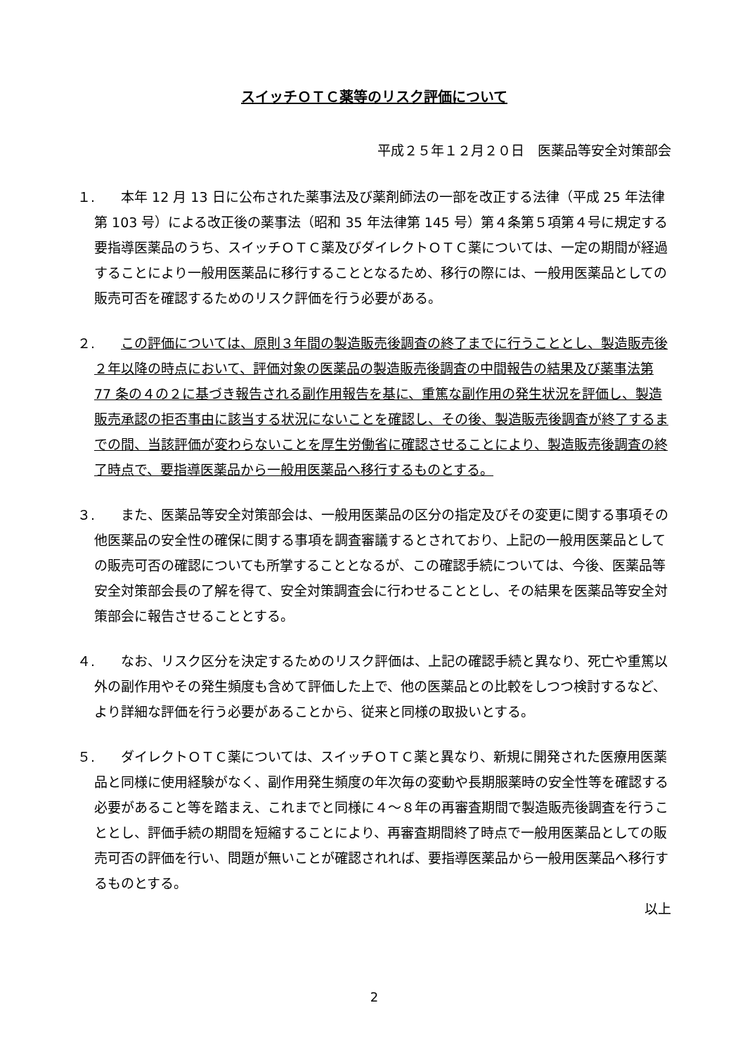スイッチＯＴＣ薬等のリスク評価について
平成２５年１２月２０日　医薬品等安全対策部会
１.
本年 12 月 13 日に公布された薬事法及び薬剤師法の一部を改正する法律（平成 25 年法律第 103 号）による改正後の薬事法（昭和 35 年法律第 145 号）第４条第５項第４号に規定する要指導医薬品のうち、スイッチＯＴＣ薬及びダイレクトＯＴＣ薬については、一定の期間が経過することにより一般用医薬品に移行することとなるため、移行の際には、一般用医薬品としての販売可否を確認するためのリスク評価を行う必要がある。
２.
この評価については、原則３年間の製造販売後調査の終了までに行うこととし、製造販売後２年以降の時点において、評価対象の医薬品の製造販売後調査の中間報告の結果及び薬事法第 77 条の４の２に基づき報告される副作用報告を基に、重篤な副作用の発生状況を評価し、製造販売承認の拒否事由に該当する状況にないことを確認し、その後、製造販売後調査が終了するまでの間、当該評価が変わらないことを厚生労働省に確認させることにより、製造販売後調査の終了時点で、要指導医薬品から一般用医薬品へ移行するものとする。
３.
また、医薬品等安全対策部会は、一般用医薬品の区分の指定及びその変更に関する事項その他医薬品の安全性の確保に関する事項を調査審議するとされており、上記の一般用医薬品としての販売可否の確認についても所掌することとなるが、この確認手続については、今後、医薬品等安全対策部会長の了解を得て、安全対策調査会に行わせることとし、その結果を医薬品等安全対策部会に報告させることとする。
４.
なお、リスク区分を決定するためのリスク評価は、上記の確認手続と異なり、死亡や重篤以外の副作用やその発生頻度も含めて評価した上で、他の医薬品との比較をしつつ検討するなど、より詳細な評価を行う必要があることから、従来と同様の取扱いとする。
５.
ダイレクトＯＴＣ薬については、スイッチＯＴＣ薬と異なり、新規に開発された医療用医薬品と同様に使用経験がなく、副作用発生頻度の年次毎の変動や長期服薬時の安全性等を確認する必要があること等を踏まえ、これまでと同様に４～８年の再審査期間で製造販売後調査を行うこととし、評価手続の期間を短縮することにより、再審査期間終了時点で一般用医薬品としての販売可否の評価を行い、問題が無いことが確認されれば、要指導医薬品から一般用医薬品へ移行するものとする。
以上
2